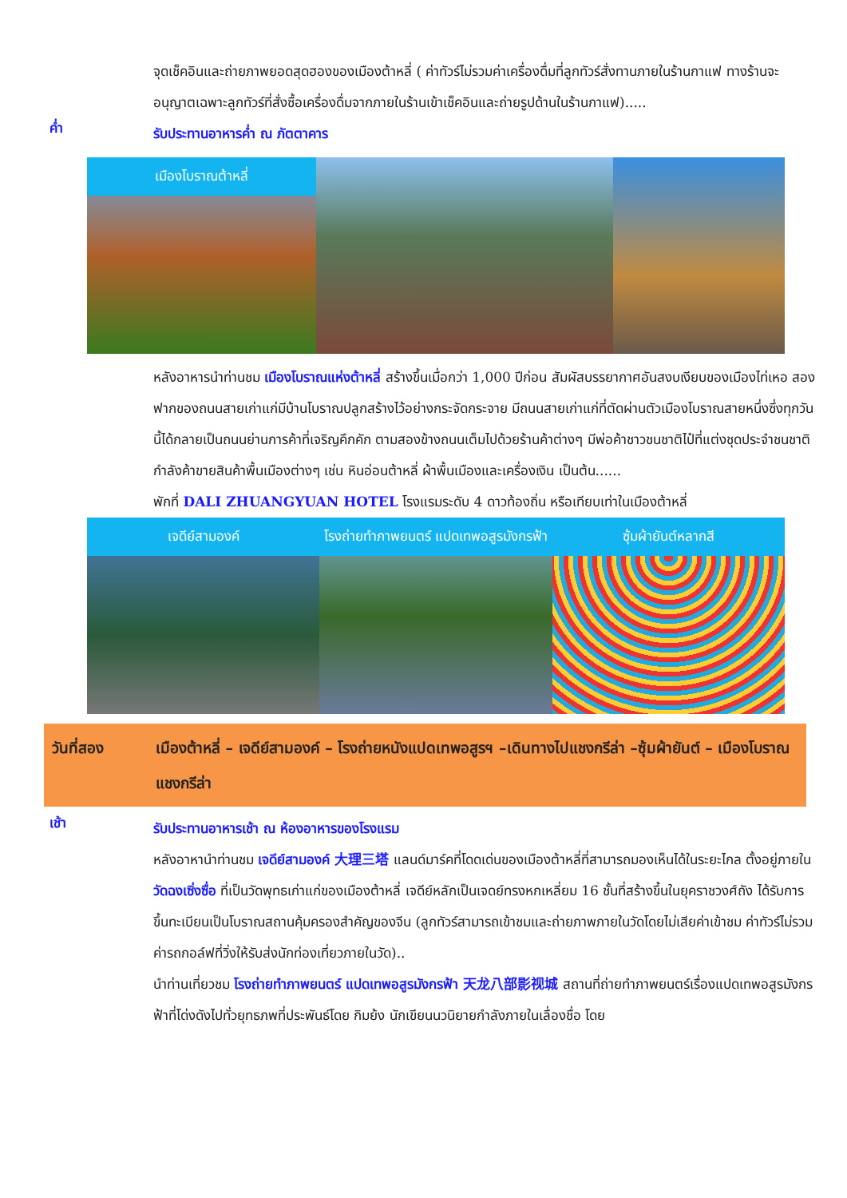จุดเช็คอินและถ่ายภาพยอดสุดฮองของเมืองต้าหลี่ ( ค่าทัวร์ไม่รวมค่าเครื่องดื่มที่ลูกทัวร์สั่งทานภายในร้านกาแฟ ทางร้านจะอนุญาตเฉพาะลูกทัวร์ที่สั่งซื้อเครื่องดื่มจากภายในร้านเข้าเช็คอินและถ่ายรูปด้านในร้านกาแฟ).....
ค่ำ
รับประทานอาหารค่ำ ณ ภัตตาคาร
เมืองโบราณต้าหลี่
หลังอาหารนำท่านชม เมืองโบราณแห่งต้าหลี่ สร้างขึ้นเมื่อกว่า 1,000 ปีก่อน สัมผัสบรรยากาศอันสงบเงียบของเมืองไท่เหอ สองฟากของถนนสายเก่าแก่มีบ้านโบราณปลูกสร้างไว้อย่างกระจัดกระจาย มีถนนสายเก่าแก่ที่ตัดผ่านตัวเมืองโบราณสายหนึ่งซึ่งทุกวันนี้ได้กลายเป็นถนนย่านการค้าที่เจริญคึกคัก ตามสองข้างถนนเต็มไปด้วยร้านค้าต่างๆ มีพ่อค้าชาวชนชาติไป๋ที่แต่งชุดประจำชนชาติกำลังค้าขายสินค้าพื้นเมืองต่างๆ เช่น หินอ่อนต้าหลี่ ผ้าพื้นเมืองและเครื่องเงิน เป็นต้น......
พักที่ DALI ZHUANGYUAN HOTEL โรงแรมระดับ 4 ดาวท้องถิ่น หรือเทียบเท่าในเมืองต้าหลี่
เจดีย์สามองค์ โรงถ่ายทำภาพยนตร์ แปดเทพอสูรมังกรฟ้า
ซุ้มผ้ายันต์หลากสี
วันที่สอง เมืองต้าหลี่ – เจดีย์สามองค์ – โรงถ่ายหนังแปดเทพอสูรฯ –เดินทางไปแชงกรีล่า –ซุ้มผ้ายันต์ – เมืองโบราณแชงกรีล่า
เช้า
รับประทานอาหารเช้า ณ ห้องอาหารของโรงแรม
หลังอาหานำท่านชม เจดีย์สามองค์ 大理三塔 แลนด์มาร์คที่โดดเด่นของเมืองต้าหลี่ที่สามารถมองเห็นได้ในระยะไกล ตั้งอยู่ภายในวัดฉงเซิ่งซื่อ ที่เป็นวัดพุทธเก่าแก่ของเมืองต้าหลี่ เจดีย์หลักเป็นเจดย์ทรงหกเหลี่ยม 16 ชั้นที่สร้างขึ้นในยุคราชวงศ์ถัง ได้รับการขึ้นทะเบียนเป็นโบราณสถานคุ้มครองสำคัญของจีน (ลูกทัวร์สามารถเข้าชมและถ่ายภาพภายในวัดโดยไม่เสียค่าเข้าชม ค่าทัวร์ไม่รวมค่ารถกอล์ฟที่วิ่งให้รับส่งนักท่องเที่ยวภายในวัด)..
นำท่านเที่ยวชม โรงถ่ายทำภาพยนตร์ แปดเทพอสูรมังกรฟ้า 天龙八部影视城 สถานที่ถ่ายทำภาพยนตร์เรื่องแปดเทพอสูรมังกรฟ้าที่โด่งดังไปทั่วยุทธภพที่ประพันธ์โดย กิมย้ง นักเขียนนวนิยายกำลังภายในเลื่องชื่อ โดย